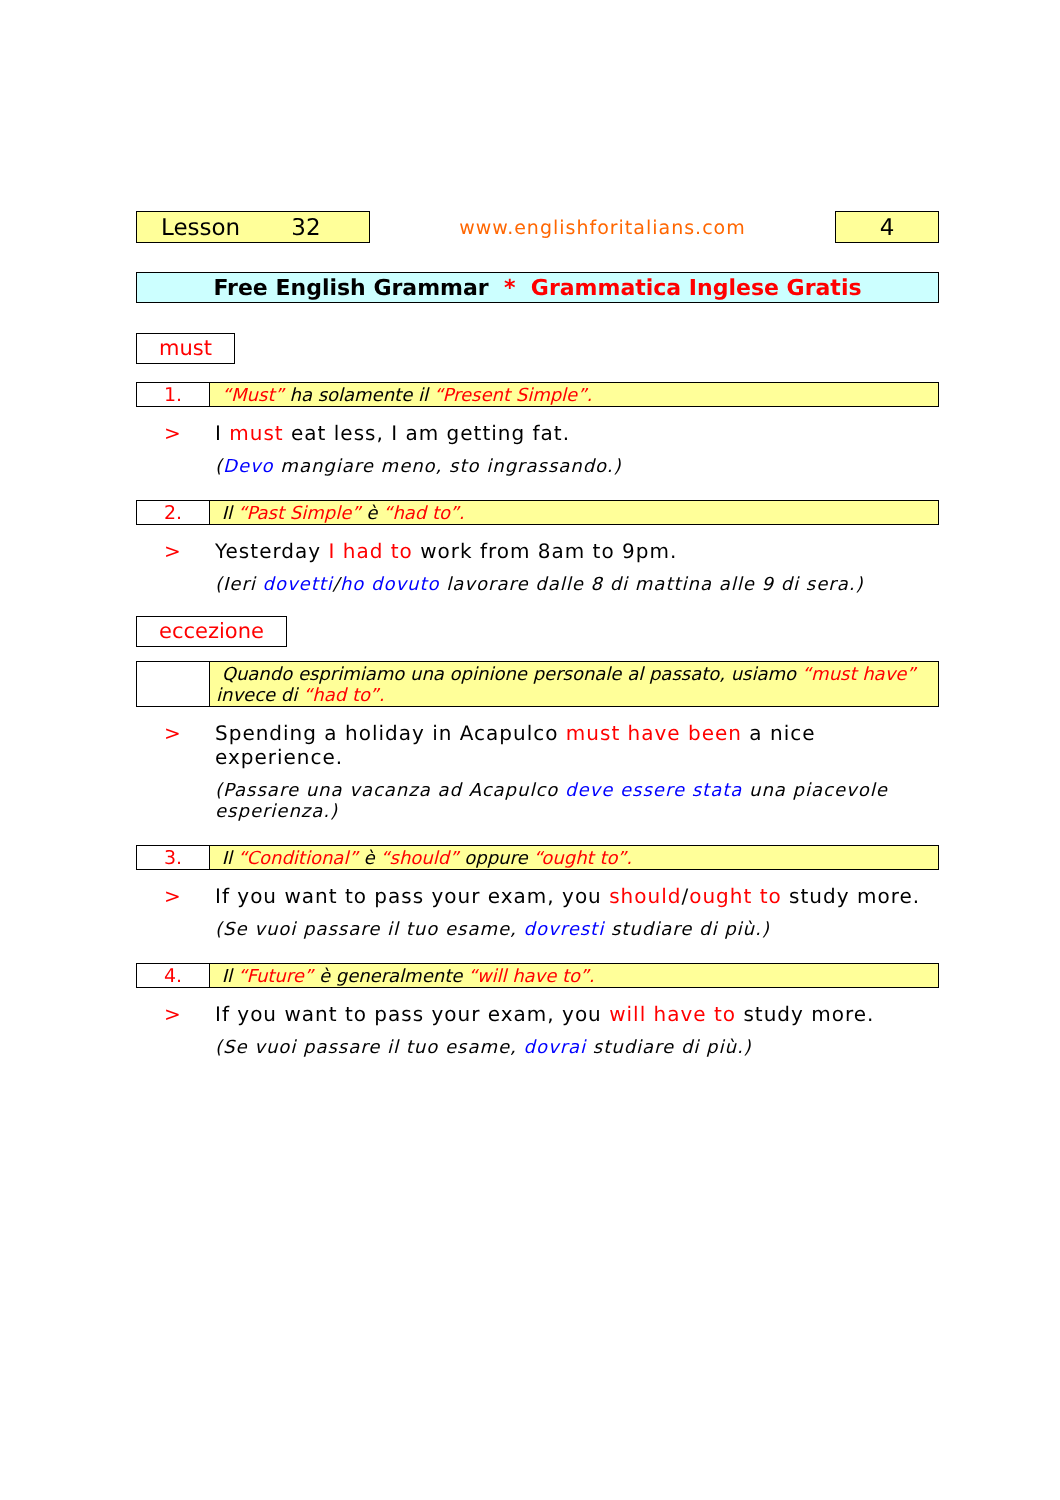Lesson 32
www.englishforitalians.com
4
Free English Grammar * Grammatica Inglese Gratis
must
1. “Must” ha solamente il “Present Simple”.
> I must eat less, I am getting fat.
(Devo mangiare meno, sto ingrassando.)
2. Il “Past Simple” è “had to”.
> Yesterday I had to work from 8am to 9pm.
(Ieri dovetti/ho dovuto lavorare dalle 8 di mattina alle 9 di sera.)
eccezione
Quando esprimiamo una opinione personale al passato, usiamo “must have” invece di “had to”.
> Spending a holiday in Acapulco must have been a nice experience.
(Passare una vacanza ad Acapulco deve essere stata una piacevole esperienza.)
3. Il “Conditional” è “should” oppure “ought to”.
> If you want to pass your exam, you should/ought to study more.
(Se vuoi passare il tuo esame, dovresti studiare di più.)
4. Il “Future” è generalmente “will have to”.
> If you want to pass your exam, you will have to study more.
(Se vuoi passare il tuo esame, dovrai studiare di più.)